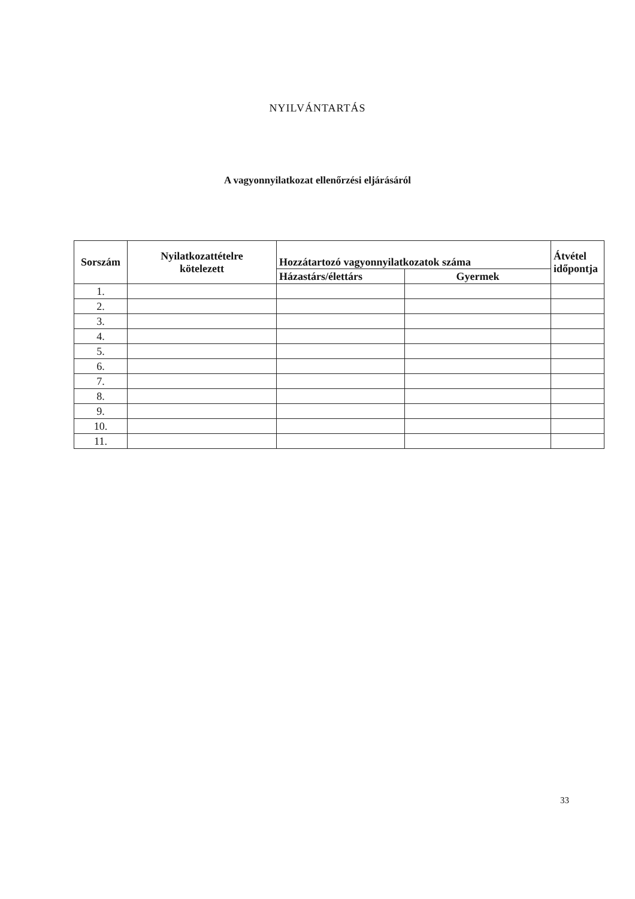NYILVÁNTARTÁS
A vagyonnyilatkozat ellenőrzési eljárásáról
| Sorszám | Nyilatkozattételre kötelezett | Hozzátartozó vagyonnyilatkozatok száma | | Átvétel időpontja |
| --- | --- | --- | --- | --- |
| | | Házastárs/élettárs | Gyermek | |
| 1. | | | | |
| 2. | | | | |
| 3. | | | | |
| 4. | | | | |
| 5. | | | | |
| 6. | | | | |
| 7. | | | | |
| 8. | | | | |
| 9. | | | | |
| 10. | | | | |
| 11. | | | | |
33